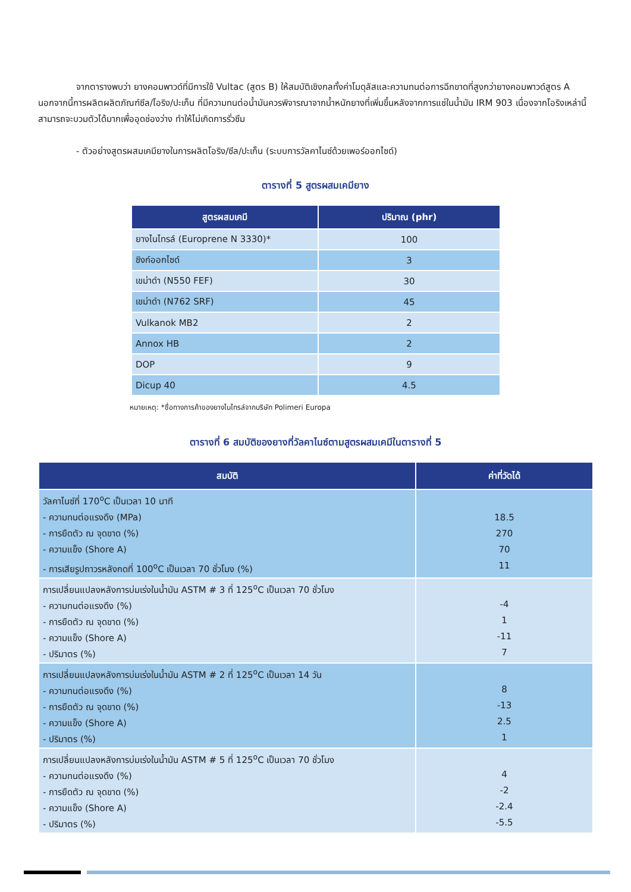จากตารางพบว่า ยางคอมพาวด์ที่มีการใช้ Vultac (สูตร B) ให้สมบัติเชิงกลทั้งค่าโมดุลัสและความทนต่อการฉีกขาดที่สูงกว่ายางคอมพาวด์สูตร A นอกจากนี้การผลิตผลิตภัณฑ์ซีล/โอริง/ปะเก็น ที่มีความทนต่อน้ำมันควรพิจารณาจากน้ำหนักยางที่เพิ่มขึ้นหลังจากการแช่ในน้ำมัน IRM 903 เนื่องจากโอริงเหล่านี้สามารถจะบวมตัวได้มากเพื่ออุดช่องว่าง ทำให้ไม่เกิดการรั่วซึม
- ตัวอย่างสูตรผสมเคมียางในการผลิตโอริง/ซีล/ปะเก็น (ระบบการวัลคาไนซ์ด้วยเพอร์ออกไซด์)
ตารางที่ 5 สูตรผสมเคมียาง
| สูตรผสมเคมี | ปริมาณ (phr) |
| --- | --- |
| ยางไนไทรล์ (Europrene N 3330)* | 100 |
| ซิงก์ออกไซด์ | 3 |
| เขม่าดำ (N550 FEF) | 30 |
| เขม่าดำ (N762 SRF) | 45 |
| Vulkanok MB2 | 2 |
| Annox HB | 2 |
| DOP | 9 |
| Dicup 40 | 4.5 |
หมายเหตุ: *ชื่อทางการค้าของยางไนไทรล์จากบริษัท Polimeri Europa
ตารางที่ 6 สมบัติของยางที่วัลคาไนซ์ตามสูตรผสมเคมีในตารางที่ 5
| สมบัติ | ค่าที่วัดได้ |
| --- | --- |
| วัลคาไนซ์ที่ 170<sup>o</sup>C เป็นเวลา 10 นาที - ความทนต่อแรงดึง (MPa) - การยืดตัว ณ จุดขาด (%) - ความแข็ง (Shore A) - การเสียรูปถาวรหลังกดที่ 100<sup>o</sup>C เป็นเวลา 70 ชั่วโมง (%) | 18.5 270 70 11 |
| การเปลี่ยนแปลงหลังการบ่มเร่งในน้ำมัน ASTM # 3 ที่ 125<sup>o</sup>C เป็นเวลา 70 ชั่วโมง - ความทนต่อแรงดึง (%) - การยืดตัว ณ จุดขาด (%) - ความแข็ง (Shore A) - ปริมาตร (%) | -4 1 -11 7 |
| การเปลี่ยนแปลงหลังการบ่มเร่งในน้ำมัน ASTM # 2 ที่ 125<sup>o</sup>C เป็นเวลา 14 วัน - ความทนต่อแรงดึง (%) - การยืดตัว ณ จุดขาด (%) - ความแข็ง (Shore A) - ปริมาตร (%) | 8 -13 2.5 1 |
| การเปลี่ยนแปลงหลังการบ่มเร่งในน้ำมัน ASTM # 5 ที่ 125<sup>o</sup>C เป็นเวลา 70 ชั่วโมง - ความทนต่อแรงดึง (%) - การยืดตัว ณ จุดขาด (%) - ความแข็ง (Shore A) - ปริมาตร (%) | 4 -2 -2.4 -5.5 |